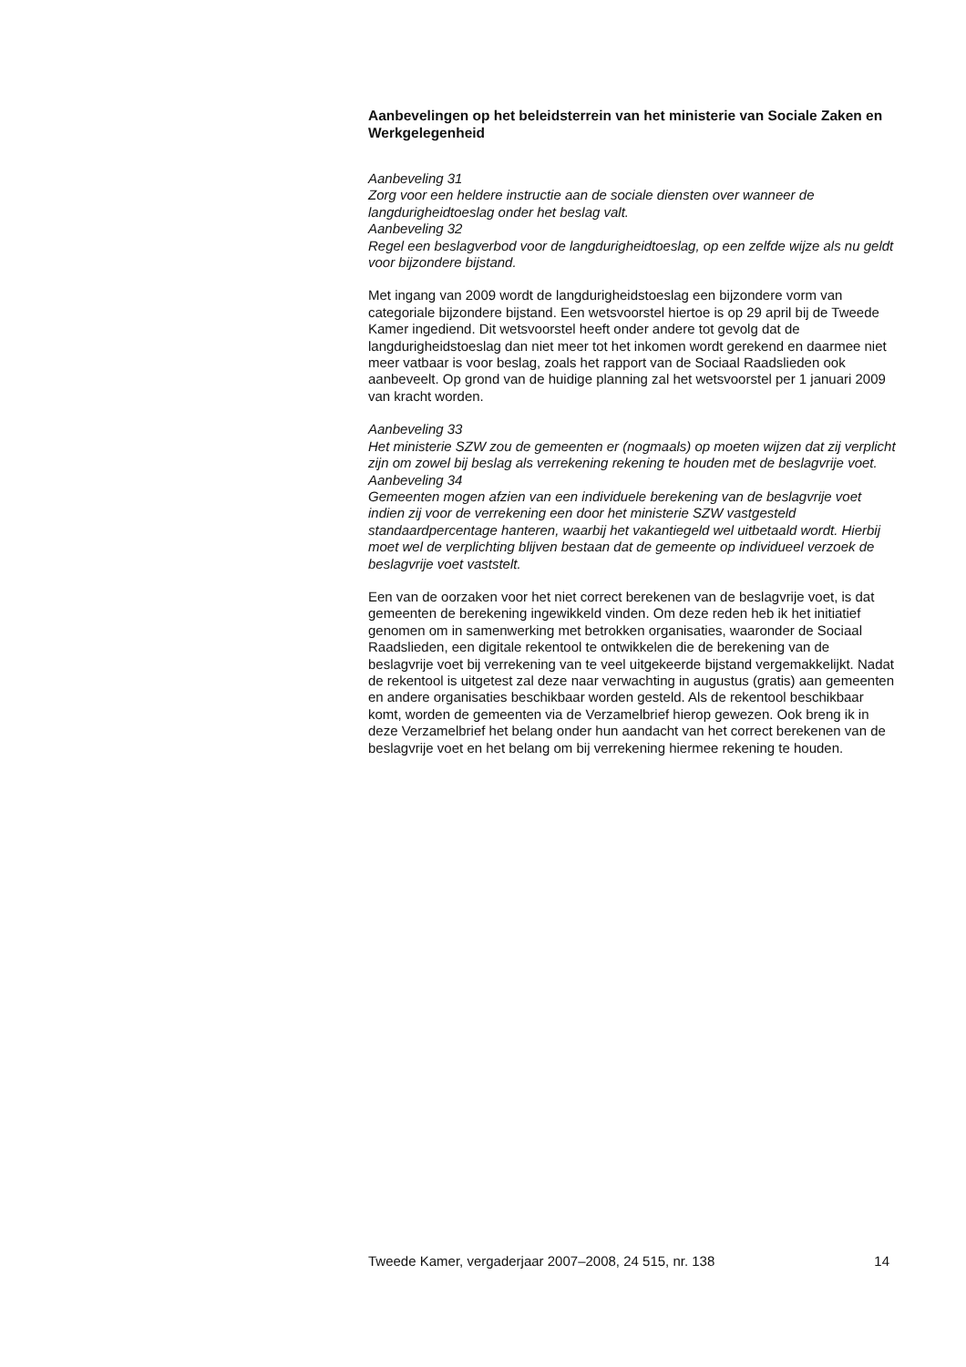Aanbevelingen op het beleidsterrein van het ministerie van Sociale Zaken en Werkgelegenheid
Aanbeveling 31
Zorg voor een heldere instructie aan de sociale diensten over wanneer de langdurigheidtoeslag onder het beslag valt.
Aanbeveling 32
Regel een beslagverbod voor de langdurigheidtoeslag, op een zelfde wijze als nu geldt voor bijzondere bijstand.
Met ingang van 2009 wordt de langdurigheidstoeslag een bijzondere vorm van categoriale bijzondere bijstand. Een wetsvoorstel hiertoe is op 29 april bij de Tweede Kamer ingediend. Dit wetsvoorstel heeft onder andere tot gevolg dat de langdurigheidstoeslag dan niet meer tot het inkomen wordt gerekend en daarmee niet meer vatbaar is voor beslag, zoals het rapport van de Sociaal Raadslieden ook aanbeveelt. Op grond van de huidige planning zal het wetsvoorstel per 1 januari 2009 van kracht worden.
Aanbeveling 33
Het ministerie SZW zou de gemeenten er (nogmaals) op moeten wijzen dat zij verplicht zijn om zowel bij beslag als verrekening rekening te houden met de beslagvrije voet.
Aanbeveling 34
Gemeenten mogen afzien van een individuele berekening van de beslagvrije voet indien zij voor de verrekening een door het ministerie SZW vastgesteld standaardpercentage hanteren, waarbij het vakantiegeld wel uitbetaald wordt. Hierbij moet wel de verplichting blijven bestaan dat de gemeente op individueel verzoek de beslagvrije voet vaststelt.
Een van de oorzaken voor het niet correct berekenen van de beslagvrije voet, is dat gemeenten de berekening ingewikkeld vinden. Om deze reden heb ik het initiatief genomen om in samenwerking met betrokken organisaties, waaronder de Sociaal Raadslieden, een digitale rekentool te ontwikkelen die de berekening van de beslagvrije voet bij verrekening van te veel uitgekeerde bijstand vergemakkelijkt. Nadat de rekentool is uitgetest zal deze naar verwachting in augustus (gratis) aan gemeenten en andere organisaties beschikbaar worden gesteld. Als de rekentool beschikbaar komt, worden de gemeenten via de Verzamelbrief hierop gewezen. Ook breng ik in deze Verzamelbrief het belang onder hun aandacht van het correct berekenen van de beslagvrije voet en het belang om bij verrekening hiermee rekening te houden.
Tweede Kamer, vergaderjaar 2007–2008, 24 515, nr. 138 14